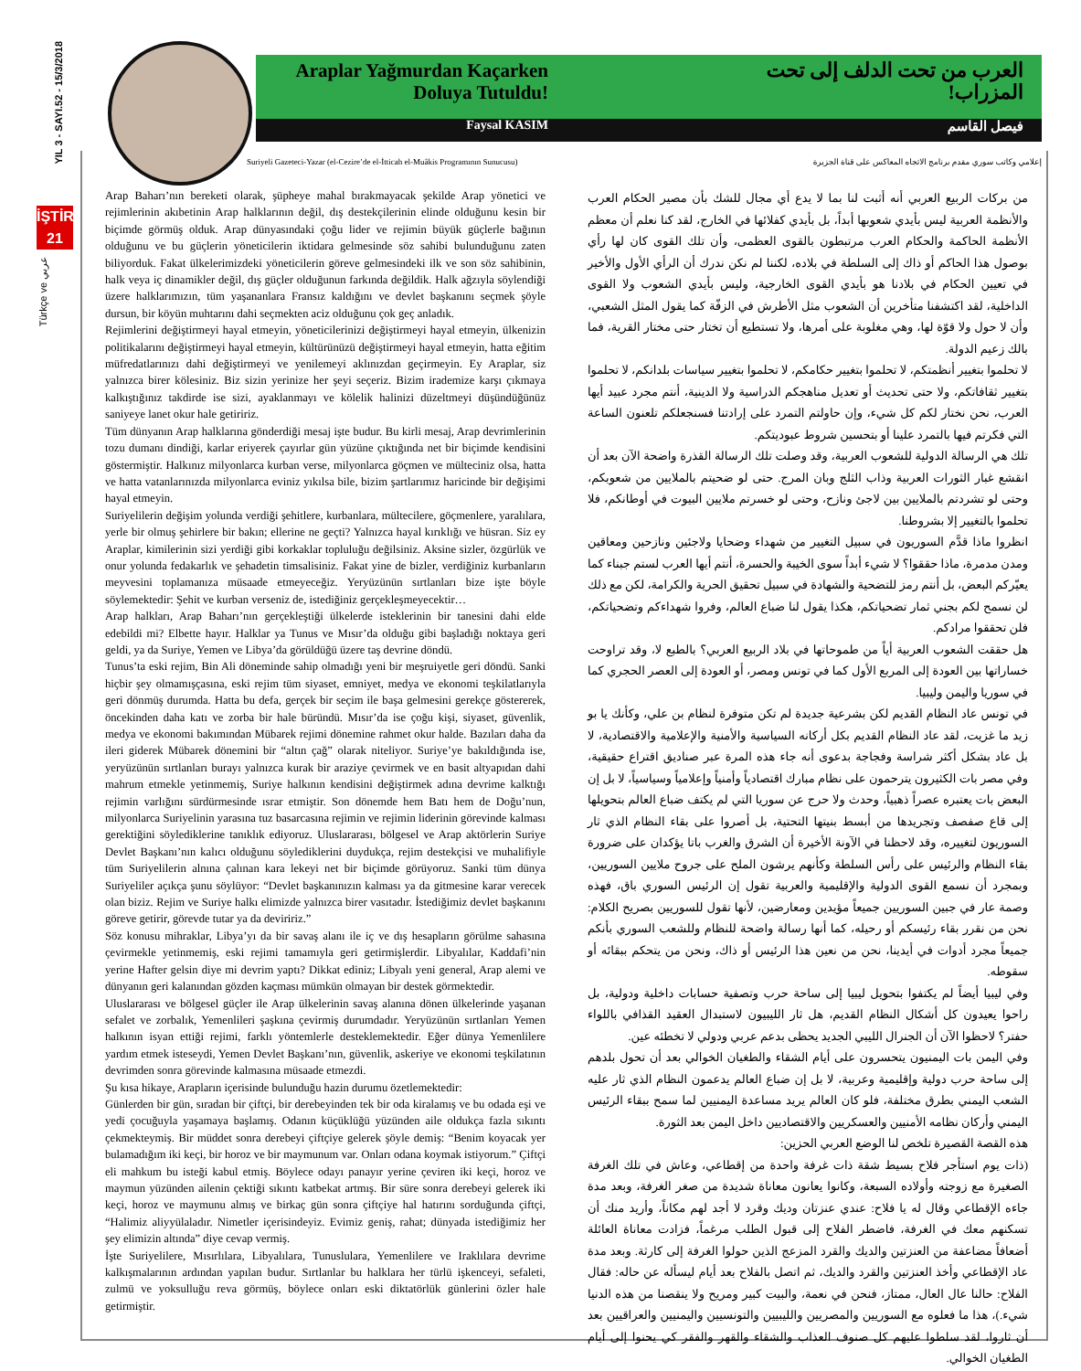YIL 3 - SAYI.52 - 15/3/2018
İŞTİRAK
21
Türkçe ve عربي
Araplar Yağmurdan Kaçarken Doluya Tutuldu!
Faysal KASIM
العرب من تحت الدلف إلى تحت المزراب!
فيصل القاسم
Suriyeli Gazeteci-Yazar (el-Cezire’de el-İtticah el-Muâkis Programının Sunucusu) إعلامي وكاتب سوري مقدم برنامج الاتجاه المعاكس على قناة الجزيرة
Arap Baharı’nın bereketi olarak, şüpheye mahal bırakmayacak şekilde Arap yönetici ve rejimlerinin akıbetinin Arap halklarının değil, dış destekçilerinin elinde olduğunu kesin bir biçimde görmüş olduk. Arap dünyasındaki çoğu lider ve rejimin büyük güçlerle bağının olduğunu ve bu güçlerin yöneticilerin iktidara gelmesinde söz sahibi bulunduğunu zaten biliyorduk. Fakat ülkelerimizdeki yöneticilerin göreve gelmesindeki ilk ve son söz sahibinin, halk veya iç dinamikler değil, dış güçler olduğunun farkında değildik. Halk ağzıyla söylendiği üzere halklarımızın, tüm yaşananlara Fransız kaldığını ve devlet başkanını seçmek şöyle dursun, bir köyün muhtarını dahi seçmekten aciz olduğunu çok geç anladık.
Rejimlerini değiştirmeyi hayal etmeyin, yöneticilerinizi değiştirmeyi hayal etmeyin, ülkenizin politikalarını değiştirmeyi hayal etmeyin, kültürünüzü değiştirmeyi hayal etmeyin, hatta eğitim müfredatlarınızı dahi değiştirmeyi ve yenilemeyi aklınızdan geçirmeyin. Ey Araplar, siz yalnızca birer kölesiniz. Biz sizin yerinize her şeyi seçeriz. Bizim irademize karşı çıkmaya kalkıştığınız takdirde ise sizi, ayaklanmayı ve kölelik halinizi düzeltmeyi düşündüğünüz saniyeye lanet okur hale getiririz.
Tüm dünyanın Arap halklarına gönderdiği mesaj işte budur. Bu kirli mesaj, Arap devrimlerinin tozu dumanı dindiği, karlar eriyerek çayırlar gün yüzüne çıktığında net bir biçimde kendisini göstermiştir. Halkınız milyonlarca kurban verse, milyonlarca göçmen ve mülteciniz olsa, hatta ve hatta vatanlarınızda milyonlarca eviniz yıkılsa bile, bizim şartlarımız haricinde bir değişimi hayal etmeyin.
Suriyelilerin değişim yolunda verdiği şehitlere, kurbanlara, mültecilere, göçmenlere, yaralılara, yerle bir olmuş şehirlere bir bakın; ellerine ne geçti? Yalnızca hayal kırıklığı ve hüsran. Siz ey Araplar, kimilerinin sizi yerdiği gibi korkaklar topluluğu değilsiniz. Aksine sizler, özgürlük ve onur yolunda fedakarlık ve şehadetin timsalisiniz. Fakat yine de bizler, verdiğiniz kurbanların meyvesini toplamanıza müsaade etmeyeceğiz. Yeryüzünün sırtlanları bize işte böyle söylemektedir: Şehit ve kurban verseniz de, istediğiniz gerçekleşmeyecektir…
Arap halkları, Arap Baharı’nın gerçekleştiği ülkelerde isteklerinin bir tanesini dahi elde edebildi mi? Elbette hayır. Halklar ya Tunus ve Mısır’da olduğu gibi başladığı noktaya geri geldi, ya da Suriye, Yemen ve Libya’da görüldüğü üzere taş devrine döndü.
Tunus’ta eski rejim, Bin Ali döneminde sahip olmadığı yeni bir meşruiyetle geri döndü. Sanki hiçbir şey olmamışçasına, eski rejim tüm siyaset, emniyet, medya ve ekonomi teşkilatlarıyla geri dönmüş durumda. Hatta bu defa, gerçek bir seçim ile başa gelmesini gerekçe göstererek, öncekinden daha katı ve zorba bir hale büründü. Mısır’da ise çoğu kişi, siyaset, güvenlik, medya ve ekonomi bakımından Mübarek rejimi dönemine rahmet okur halde. Bazıları daha da ileri giderek Mübarek dönemini bir “altın çağ” olarak niteliyor. Suriye’ye bakıldığında ise, yeryüzünün sırtlanları burayı yalnızca kurak bir araziye çevirmek ve en basit altyapıdan dahi mahrum etmekle yetinmemiş, Suriye halkının kendisini değiştirmek adına devrime kalktığı rejimin varlığını sürdürmesinde ısrar etmiştir. Son dönemde hem Batı hem de Doğu’nun, milyonlarca Suriyelinin yarasına tuz basarcasına rejimin ve rejimin liderinin görevinde kalması gerektiğini söylediklerine tanıklık ediyoruz. Uluslararası, bölgesel ve Arap aktörlerin Suriye Devlet Başkanı’nın kalıcı olduğunu söylediklerini duydukça, rejim destekçisi ve muhalifiyle tüm Suriyelilerin alnına çalınan kara lekeyi net bir biçimde görüyoruz. Sanki tüm dünya Suriyeliler açıkça şunu söylüyor: “Devlet başkanınızın kalması ya da gitmesine karar verecek olan biziz. Rejim ve Suriye halkı elimizde yalnızca birer vasıtadır. İstediğimiz devlet başkanını göreve getirir, görevde tutar ya da deviririz.”
Söz konusu mihraklar, Libya’yı da bir savaş alanı ile iç ve dış hesapların görülme sahasına çevirmekle yetinmemiş, eski rejimi tamamıyla geri getirmişlerdir. Libyalılar, Kaddafi’nin yerine Hafter gelsin diye mi devrim yaptı? Dikkat ediniz; Libyalı yeni general, Arap alemi ve dünyanın geri kalanından gözden kaçması mümkün olmayan bir destek görmektedir.
Uluslararası ve bölgesel güçler ile Arap ülkelerinin savaş alanına dönen ülkelerinde yaşanan sefalet ve zorbalık, Yemenlileri şaşkına çevirmiş durumdadır. Yeryüzünün sırtlanları Yemen halkının isyan ettiği rejimi, farklı yöntemlerle desteklemektedir. Eğer dünya Yemenlilere yardım etmek isteseydi, Yemen Devlet Başkanı’nın, güvenlik, askeriye ve ekonomi teşkilatının devrimden sonra görevinde kalmasına müsaade etmezdi.
Şu kısa hikaye, Arapların içerisinde bulunduğu hazin durumu özetlemektedir:
Günlerden bir gün, sıradan bir çiftçi, bir derebeyinden tek bir oda kiralamış ve bu odada eşi ve yedi çocuğuyla yaşamaya başlamış. Odanın küçüklüğü yüzünden aile oldukça fazla sıkıntı çekmekteymiş. Bir müddet sonra derebeyi çiftçiye gelerek şöyle demiş: “Benim koyacak yer bulamadığım iki keçi, bir horoz ve bir maymunum var. Onları odana koymak istiyorum.” Çiftçi eli mahkum bu isteği kabul etmiş. Böylece odayı panayır yerine çeviren iki keçi, horoz ve maymun yüzünden ailenin çektiği sıkıntı katbekat artmış. Bir süre sonra derebeyi gelerek iki keçi, horoz ve maymunu almış ve birkaç gün sonra çiftçiye hal hatırını sorduğunda çiftçi, “Halimiz aliyyülaladır. Nimetler içerisindeyiz. Evimiz geniş, rahat; dünyada istediğimiz her şey elimizin altında” diye cevap vermiş.
İşte Suriyelilere, Mısırlılara, Libyalılara, Tunuslulara, Yemenlilere ve Iraklılara devrime kalkışmalarının ardından yapılan budur. Sırtlanlar bu halklara her türlü işkenceyi, sefaleti, zulmü ve yoksulluğu reva görmüş, böylece onları eski diktatörlük günlerini özler hale getirmiştir.
من بركات الربيع العربي أنه أثبت لنا بما لا يدع أي مجال للشك بأن مصير الحكام العرب والأنظمة العربية ليس بأيدي شعوبها أبداً، بل بأيدي كفلائها في الخارج، لقد كنا نعلم أن معظم الأنظمة الحاكمة والحكام العرب مرتبطون بالقوى العظمى، وأن تلك القوى كان لها رأي بوصول هذا الحاكم أو ذاك إلى السلطة في بلاده، لكننا لم نكن ندرك أن الرأي الأول والأخير في تعيين الحكام في بلادنا هو بأيدي القوى الخارجية، وليس بأيدي الشعوب ولا القوى الداخلية، لقد اكتشفنا متأخرين أن الشعوب مثل الأطرش في الزفّة كما يقول المثل الشعبي، وأن لا حول ولا قوّة لها، وهي مغلوبة على أمرها، ولا تستطيع أن تختار حتى مختار القرية، فما بالك زعيم الدولة.
لا تحلموا بتغيير أنظمتكم، لا تحلموا بتغيير حكامكم، لا تحلموا بتغيير سياسات بلدانكم، لا تحلموا بتغيير ثقافاتكم، ولا حتى تحديث أو تعديل مناهجكم الدراسية ولا الدينية، أنتم مجرد عبيد أيها العرب، نحن نختار لكم كل شيء، وإن حاولتم التمرد على إرادتنا فسنجعلكم تلعنون الساعة التي فكرتم فيها بالتمرد علينا أو بتحسين شروط عبوديتكم.
تلك هي الرسالة الدولية للشعوب العربية، وقد وصلت تلك الرسالة القذرة واضحة الآن بعد أن انقشع غبار الثورات العربية وذاب الثلج وبان المرج. حتى لو ضحيتم بالملايين من شعوبكم، وحتى لو تشردتم بالملايين بين لاجئ ونازح، وحتى لو خسرتم ملايين البيوت في أوطانكم، فلا تحلموا بالتغيير إلا بشروطنا.
انظروا ماذا قدَّم السوريون في سبيل التغيير من شهداء وضحايا ولاجئين ونازحين ومعاقين ومدن مدمرة، ماذا حققوا؟ لا شيء أبداً سوى الخيبة والحسرة، أنتم أيها العرب لستم جبناء كما يعيّركم البعض، بل أنتم رمز للتضحية والشهادة في سبيل تحقيق الحرية والكرامة، لكن مع ذلك لن نسمح لكم بجني ثمار تضحياتكم، هكذا يقول لنا ضباع العالم، وفروا شهداءكم وتضحياتكم، فلن تحققوا مرادكم.
هل حققت الشعوب العربية أياً من طموحاتها في بلاد الربيع العربي؟ بالطبع لا، وقد تراوحت خساراتها بين العودة إلى المربع الأول كما في تونس ومصر، أو العودة إلى العصر الحجري كما في سوريا واليمن وليبيا.
في تونس عاد النظام القديم لكن بشرعية جديدة لم تكن متوفرة لنظام بن علي، وكأنك يا بو زيد ما غزيت، لقد عاد النظام القديم بكل أركانه السياسية والأمنية والإعلامية والاقتصادية، لا بل عاد بشكل أكثر شراسة وفجاجة بدعوى أنه جاء هذه المرة عبر صناديق اقتراع حقيقية، وفي مصر بات الكثيرون يترحمون على نظام مبارك اقتصادياً وأمنياً وإعلامياً وسياسياً، لا بل إن البعض بات يعتبره عصراً ذهبياً، وحدث ولا حرج عن سوريا التي لم يكتف ضباع العالم بتحويلها إلى قاع صفصف وتجريدها من أبسط بنيتها التحتية، بل أصروا على بقاء النظام الذي ثار السوريون لتغييره، وقد لاحظنا في الآونة الأخيرة أن الشرق والغرب باتا يؤكدان على ضرورة بقاء النظام والرئيس على رأس السلطة وكأنهم يرشون الملح على جروح ملايين السوريين، وبمجرد أن نسمع القوى الدولية والإقليمية والعربية تقول إن الرئيس السوري باق، فهذه وصمة عار في جبين السوريين جميعاً مؤيدين ومعارضين، لأنها تقول للسوريين بصريح الكلام: نحن من نقرر بقاء رئيسكم أو رحيله، كما أنها رسالة واضحة للنظام وللشعب السوري بأنكم جميعاً مجرد أدوات في أيدينا، نحن من نعين هذا الرئيس أو ذاك، ونحن من يتحكم ببقائه أو سقوطه.
وفي ليبيا أيضاً لم يكتفوا بتحويل ليبيا إلى ساحة حرب وتصفية حسابات داخلية ودولية، بل راحوا يعيدون كل أشكال النظام القديم، هل ثار الليبيون لاستبدال العقيد القذافي باللواء حفتر؟ لاحظوا الآن أن الجنرال الليبي الجديد يحظى بدعم عربي ودولي لا تخطئه عين.
وفي اليمن بات اليمنيون يتحسرون على أيام الشقاء والطغيان الخوالي بعد أن تحول بلدهم إلى ساحة حرب دولية وإقليمية وعربية، لا بل إن ضباع العالم يدعمون النظام الذي ثار عليه الشعب اليمني بطرق مختلفة، فلو كان العالم يريد مساعدة اليمنيين لما سمح ببقاء الرئيس اليمني وأركان نظامه الأمنيين والعسكريين والاقتصاديين داخل اليمن بعد الثورة.
هذه القصة القصيرة تلخص لنا الوضع العربي الحزين:
(ذات يوم استأجر فلاح بسيط شقة ذات غرفة واحدة من إقطاعي، وعاش في تلك الغرفة الصغيرة مع زوجته وأولاده السبعة، وكانوا يعانون معاناة شديدة من صغر الغرفة، وبعد مدة جاءه الإقطاعي وقال له يا فلاح: عندي عنزتان وديك وقرد لا أجد لهم مكاناً، وأريد منك أن تسكنهم معك في الغرفة، فاضطر الفلاح إلى قبول الطلب مرغماً، فزادت معاناة العائلة أضعافاً مضاعفة من العنزتين والديك والقرد المزعج الذين حولوا الغرفة إلى كارثة. وبعد مدة عاد الإقطاعي وأخذ العنزتين والقرد والديك، ثم اتصل بالفلاح بعد أيام ليسأله عن حاله: فقال الفلاح: حالنا عال العال، ممتاز، فنحن في نعمة، والبيت كبير ومريح ولا ينقصنا من هذه الدنيا شيء.)، هذا ما فعلوه مع السوريين والمصريين والليبيين والتونسيين واليمنيين والعراقيين بعد أن ثاروا، لقد سلطوا عليهم كل صنوف العذاب والشقاء والقهر والفقر كي يحنوا إلى أيام الطغيان الخوالي.